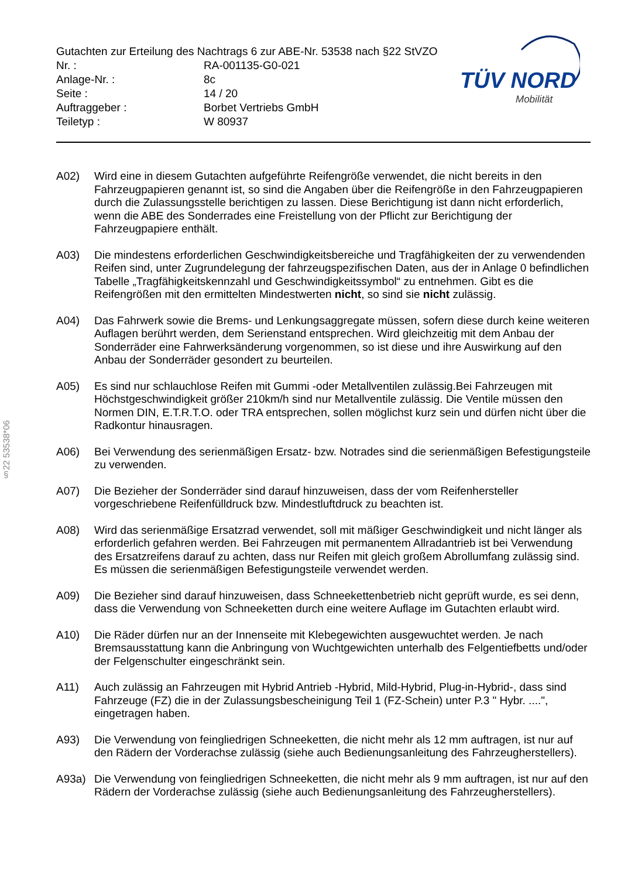Gutachten zur Erteilung des Nachtrags 6 zur ABE-Nr. 53538 nach §22 StVZO
| Nr. : | RA-001135-G0-021 |
| Anlage-Nr. : | 8c |
| Seite : | 14 / 20 |
| Auftraggeber : | Borbet Vertriebs GmbH |
| Teiletyp : | W 80937 |
TÜV NORD
Mobilität
§22 53538*06
A02) Wird eine in diesem Gutachten aufgeführte Reifengröße verwendet, die nicht bereits in den Fahrzeugpapieren genannt ist, so sind die Angaben über die Reifengröße in den Fahrzeugpapieren durch die Zulassungsstelle berichtigen zu lassen. Diese Berichtigung ist dann nicht erforderlich, wenn die ABE des Sonderrades eine Freistellung von der Pflicht zur Berichtigung der Fahrzeugpapiere enthält.
A03) Die mindestens erforderlichen Geschwindigkeitsbereiche und Tragfähigkeiten der zu verwendenden Reifen sind, unter Zugrundelegung der fahrzeugspezifischen Daten, aus der in Anlage 0 befindlichen Tabelle „Tragfähigkeitskennzahl und Geschwindigkeitssymbol“ zu entnehmen. Gibt es die Reifengrößen mit den ermittelten Mindestwerten nicht, so sind sie nicht zulässig.
A04) Das Fahrwerk sowie die Brems- und Lenkungsaggregate müssen, sofern diese durch keine weiteren Auflagen berührt werden, dem Serienstand entsprechen. Wird gleichzeitig mit dem Anbau der Sonderräder eine Fahrwerksänderung vorgenommen, so ist diese und ihre Auswirkung auf den Anbau der Sonderräder gesondert zu beurteilen.
A05) Es sind nur schlauchlose Reifen mit Gummi -oder Metallventilen zulässig.Bei Fahrzeugen mit Höchstgeschwindigkeit größer 210km/h sind nur Metallventile zulässig. Die Ventile müssen den Normen DIN, E.T.R.T.O. oder TRA entsprechen, sollen möglichst kurz sein und dürfen nicht über die Radkontur hinausragen.
A06) Bei Verwendung des serienmäßigen Ersatz- bzw. Notrades sind die serienmäßigen Befestigungsteile zu verwenden.
A07) Die Bezieher der Sonderräder sind darauf hinzuweisen, dass der vom Reifenhersteller vorgeschriebene Reifenfülldruck bzw. Mindestluftdruck zu beachten ist.
A08) Wird das serienmäßige Ersatzrad verwendet, soll mit mäßiger Geschwindigkeit und nicht länger als erforderlich gefahren werden. Bei Fahrzeugen mit permanentem Allradantrieb ist bei Verwendung des Ersatzreifens darauf zu achten, dass nur Reifen mit gleich großem Abrollumfang zulässig sind. Es müssen die serienmäßigen Befestigungsteile verwendet werden.
A09) Die Bezieher sind darauf hinzuweisen, dass Schneekettenbetrieb nicht geprüft wurde, es sei denn, dass die Verwendung von Schneeketten durch eine weitere Auflage im Gutachten erlaubt wird.
A10) Die Räder dürfen nur an der Innenseite mit Klebegewichten ausgewuchtet werden. Je nach Bremsausstattung kann die Anbringung von Wuchtgewichten unterhalb des Felgentiefbetts und/oder der Felgenschulter eingeschränkt sein.
A11) Auch zulässig an Fahrzeugen mit Hybrid Antrieb -Hybrid, Mild-Hybrid, Plug-in-Hybrid-, dass sind Fahrzeuge (FZ) die in der Zulassungsbescheinigung Teil 1 (FZ-Schein) unter P.3 " Hybr. ....", eingetragen haben.
A93) Die Verwendung von feingliedrigen Schneeketten, die nicht mehr als 12 mm auftragen, ist nur auf den Rädern der Vorderachse zulässig (siehe auch Bedienungsanleitung des Fahrzeugherstellers).
A93a) Die Verwendung von feingliedrigen Schneeketten, die nicht mehr als 9 mm auftragen, ist nur auf den Rädern der Vorderachse zulässig (siehe auch Bedienungsanleitung des Fahrzeugherstellers).